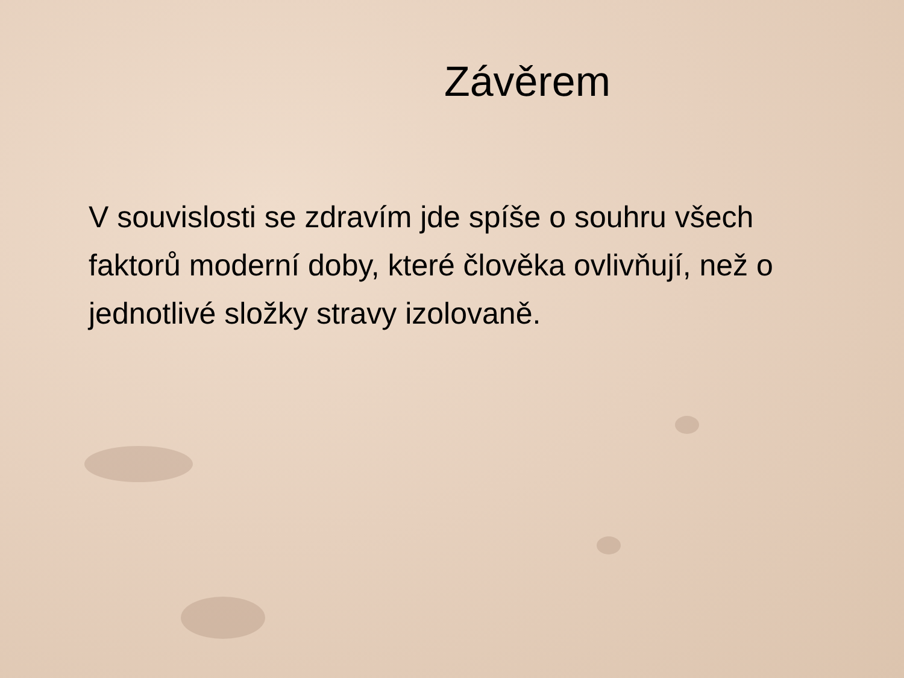Závěrem
V souvislosti se zdravím jde spíše o souhru všech faktorů moderní doby, které člověka ovlivňují, než o jednotlivé složky stravy izolovaně.